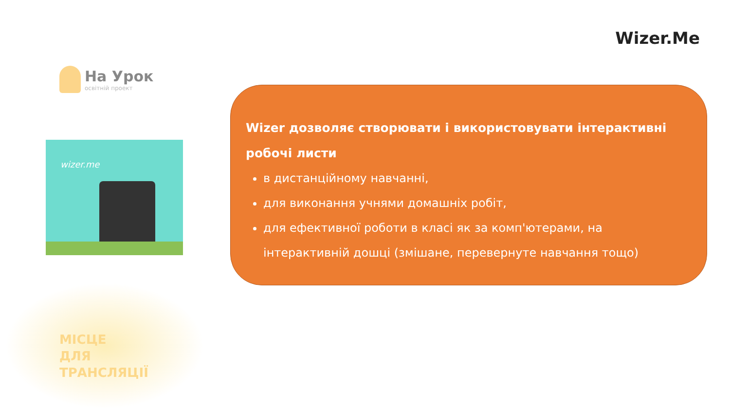Wizer.Me
На Урок
освітній проект
wizer.me
МІСЦЕ
ДЛЯ
ТРАНСЛЯЦІЇ
Wizer дозволяє створювати і використовувати інтерактивні робочі листи
в дистанційному навчанні,
для виконання учнями домашніх робіт,
для ефективної роботи в класі як за комп'ютерами, на інтерактивній дошці (змішане, перевернуте навчання тощо)